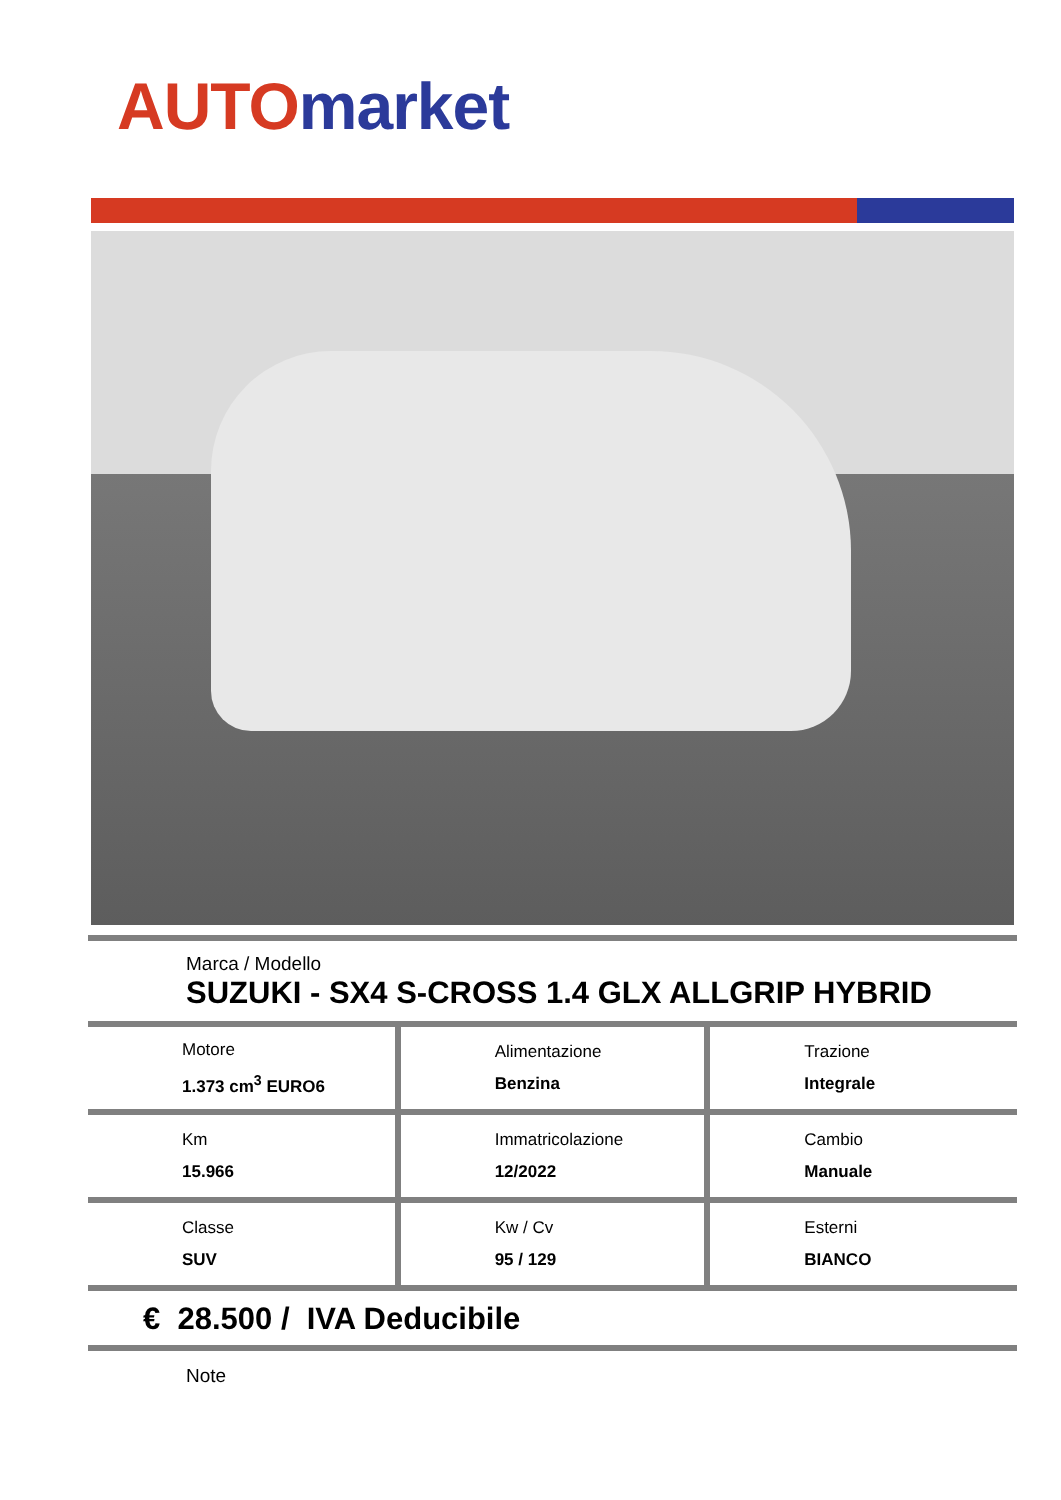AUTO market
Marca / Modello
SUZUKI - SX4 S-CROSS 1.4 GLX ALLGRIP HYBRID
| Motore 1.373 cm<sup>3</sup> EURO6 | Alimentazione Benzina | Trazione Integrale |
| Km 15.966 | Immatricolazione 12/2022 | Cambio Manuale |
| Classe SUV | Kw / Cv 95 / 129 | Esterni BIANCO |
€ 28.500 / IVA Deducibile
Note